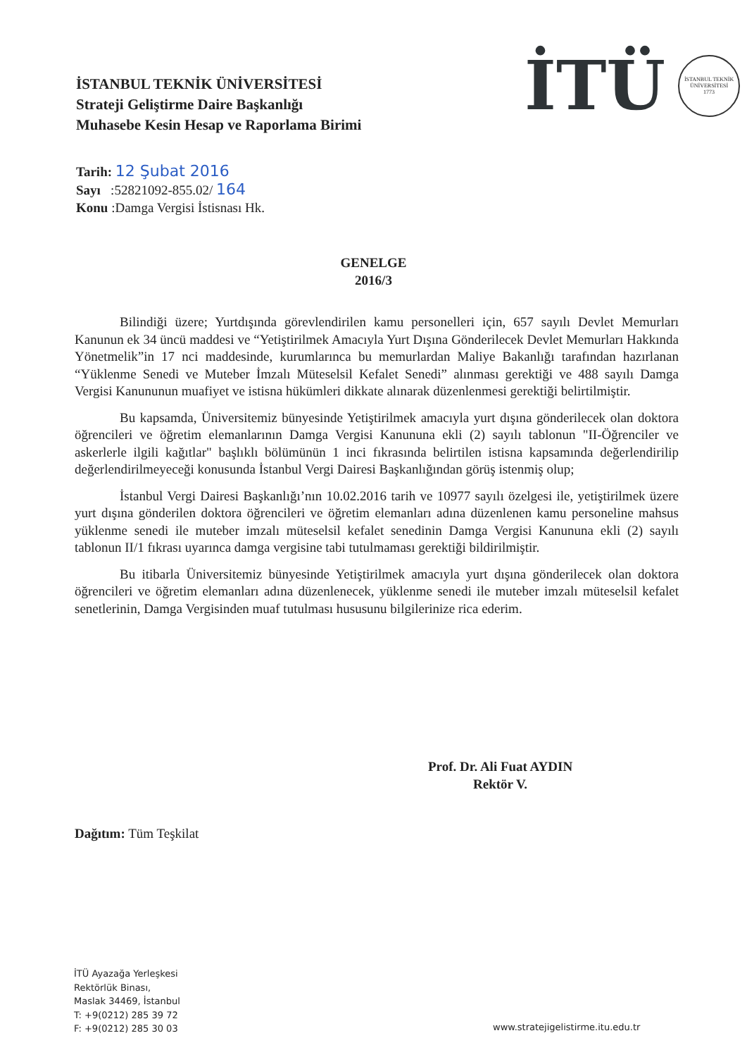İSTANBUL TEKNİK ÜNİVERSİTESİ
Strateji Geliştirme Daire Başkanlığı
Muhasebe Kesin Hesap ve Raporlama Birimi
İTÜ
İSTANBUL TEKNİK ÜNİVERSİTESİ
1773
Tarih: 12 Şubat 2016
Sayı :52821092-855.02/ 164
Konu :Damga Vergisi İstisnası Hk.
GENELGE
2016/3
Bilindiği üzere; Yurtdışında görevlendirilen kamu personelleri için, 657 sayılı Devlet Memurları Kanunun ek 34 üncü maddesi ve “Yetiştirilmek Amacıyla Yurt Dışına Gönderilecek Devlet Memurları Hakkında Yönetmelik”in 17 nci maddesinde, kurumlarınca bu memurlardan Maliye Bakanlığı tarafından hazırlanan “Yüklenme Senedi ve Muteber İmzalı Müteselsil Kefalet Senedi” alınması gerektiği ve 488 sayılı Damga Vergisi Kanununun muafiyet ve istisna hükümleri dikkate alınarak düzenlenmesi gerektiği belirtilmiştir.
Bu kapsamda, Üniversitemiz bünyesinde Yetiştirilmek amacıyla yurt dışına gönderilecek olan doktora öğrencileri ve öğretim elemanlarının Damga Vergisi Kanununa ekli (2) sayılı tablonun "II-Öğrenciler ve askerlerle ilgili kağıtlar" başlıklı bölümünün 1 inci fıkrasında belirtilen istisna kapsamında değerlendirilip değerlendirilmeyeceği konusunda İstanbul Vergi Dairesi Başkanlığından görüş istenmiş olup;
İstanbul Vergi Dairesi Başkanlığı’nın 10.02.2016 tarih ve 10977 sayılı özelgesi ile, yetiştirilmek üzere yurt dışına gönderilen doktora öğrencileri ve öğretim elemanları adına düzenlenen kamu personeline mahsus yüklenme senedi ile muteber imzalı müteselsil kefalet senedinin Damga Vergisi Kanununa ekli (2) sayılı tablonun II/1 fıkrası uyarınca damga vergisine tabi tutulmaması gerektiği bildirilmiştir.
Bu itibarla Üniversitemiz bünyesinde Yetiştirilmek amacıyla yurt dışına gönderilecek olan doktora öğrencileri ve öğretim elemanları adına düzenlenecek, yüklenme senedi ile muteber imzalı müteselsil kefalet senetlerinin, Damga Vergisinden muaf tutulması hususunu bilgilerinize rica ederim.
Prof. Dr. Ali Fuat AYDIN
Rektör V.
Dağıtım: Tüm Teşkilat
İTÜ Ayazağa Yerleşkesi
Rektörlük Binası,
Maslak 34469, İstanbul
T: +9(0212) 285 39 72
F: +9(0212) 285 30 03
www.stratejigelistirme.itu.edu.tr